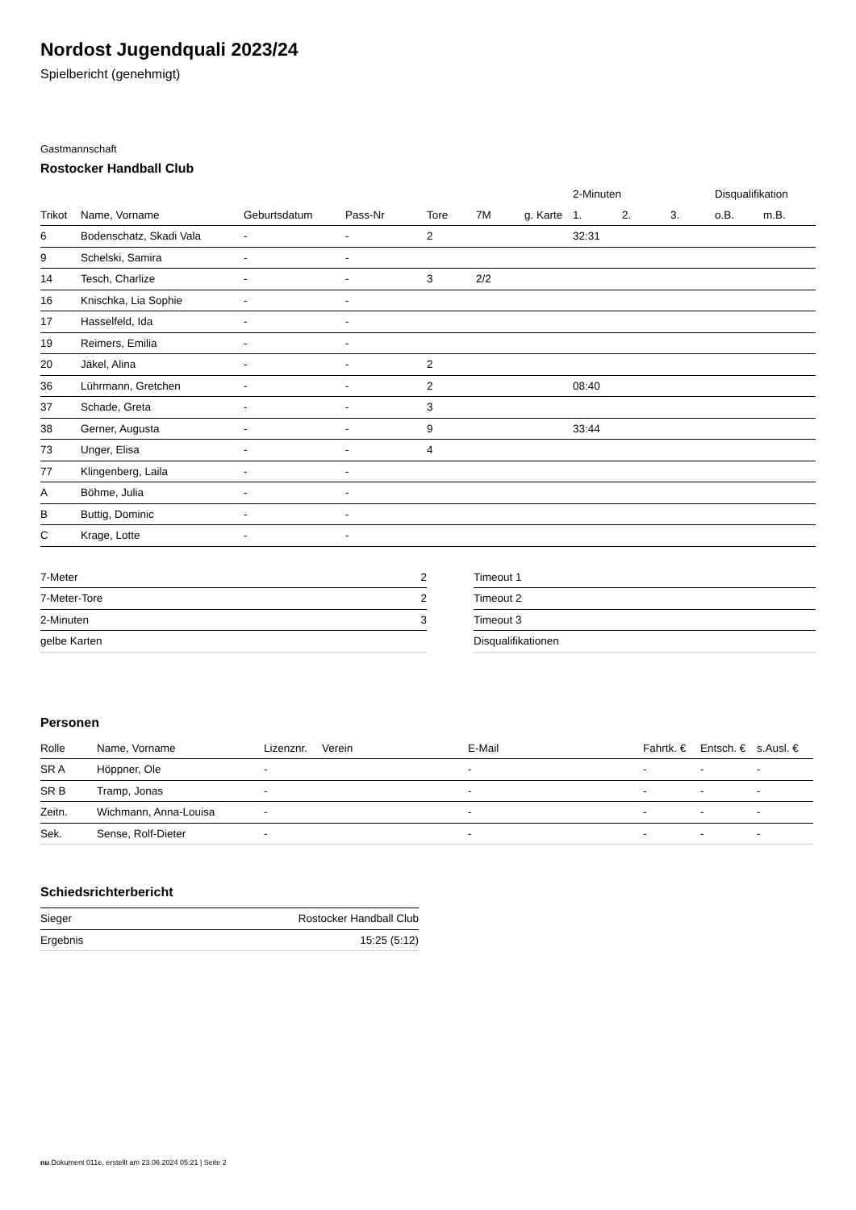Nordost Jugendquali 2023/24
Spielbericht (genehmigt)
Gastmannschaft
Rostocker Handball Club
| | | | | | | | 2-Minuten | | | Disqualifikation | |
| --- | --- | --- | --- | --- | --- | --- | --- | --- | --- | --- | --- |
| Trikot | Name, Vorname | Geburtsdatum | Pass-Nr | Tore | 7M | g. Karte | 1. | 2. | 3. | o.B. | m.B. |
| 6 | Bodenschatz, Skadi Vala | - | - | 2 | | | 32:31 | | | | |
| 9 | Schelski, Samira | - | - | | | | | | | | |
| 14 | Tesch, Charlize | - | - | 3 | 2/2 | | | | | | |
| 16 | Knischka, Lia Sophie | - | - | | | | | | | | |
| 17 | Hasselfeld, Ida | - | - | | | | | | | | |
| 19 | Reimers, Emilia | - | - | | | | | | | | |
| 20 | Jäkel, Alina | - | - | 2 | | | | | | | |
| 36 | Lührmann, Gretchen | - | - | 2 | | | 08:40 | | | | |
| 37 | Schade, Greta | - | - | 3 | | | | | | | |
| 38 | Gerner, Augusta | - | - | 9 | | | 33:44 | | | | |
| 73 | Unger, Elisa | - | - | 4 | | | | | | | |
| 77 | Klingenberg, Laila | - | - | | | | | | | | |
| A | Böhme, Julia | - | - | | | | | | | | |
| B | Buttig, Dominic | - | - | | | | | | | | |
| C | Krage, Lotte | - | - | | | | | | | | |
| 7-Meter | 2 |
| 7-Meter-Tore | 2 |
| 2-Minuten | 3 |
| gelbe Karten | |
| Timeout 1 |
| Timeout 2 |
| Timeout 3 |
| Disqualifikationen |
Personen
| Rolle | Name, Vorname | Lizenznr. | Verein | E-Mail | Fahrtk. € | Entsch. € | s.Ausl. € |
| --- | --- | --- | --- | --- | --- | --- | --- |
| SR A | Höppner, Ole | - | | - | - | - | - |
| SR B | Tramp, Jonas | - | | - | - | - | - |
| Zeitn. | Wichmann, Anna-Louisa | - | | - | - | - | - |
| Sek. | Sense, Rolf-Dieter | - | | - | - | - | - |
Schiedsrichterbericht
| Sieger | Rostocker Handball Club |
| Ergebnis | 15:25 (5:12) |
nu.Dokument 011e, erstellt am 23.06.2024 05:21 | Seite 2